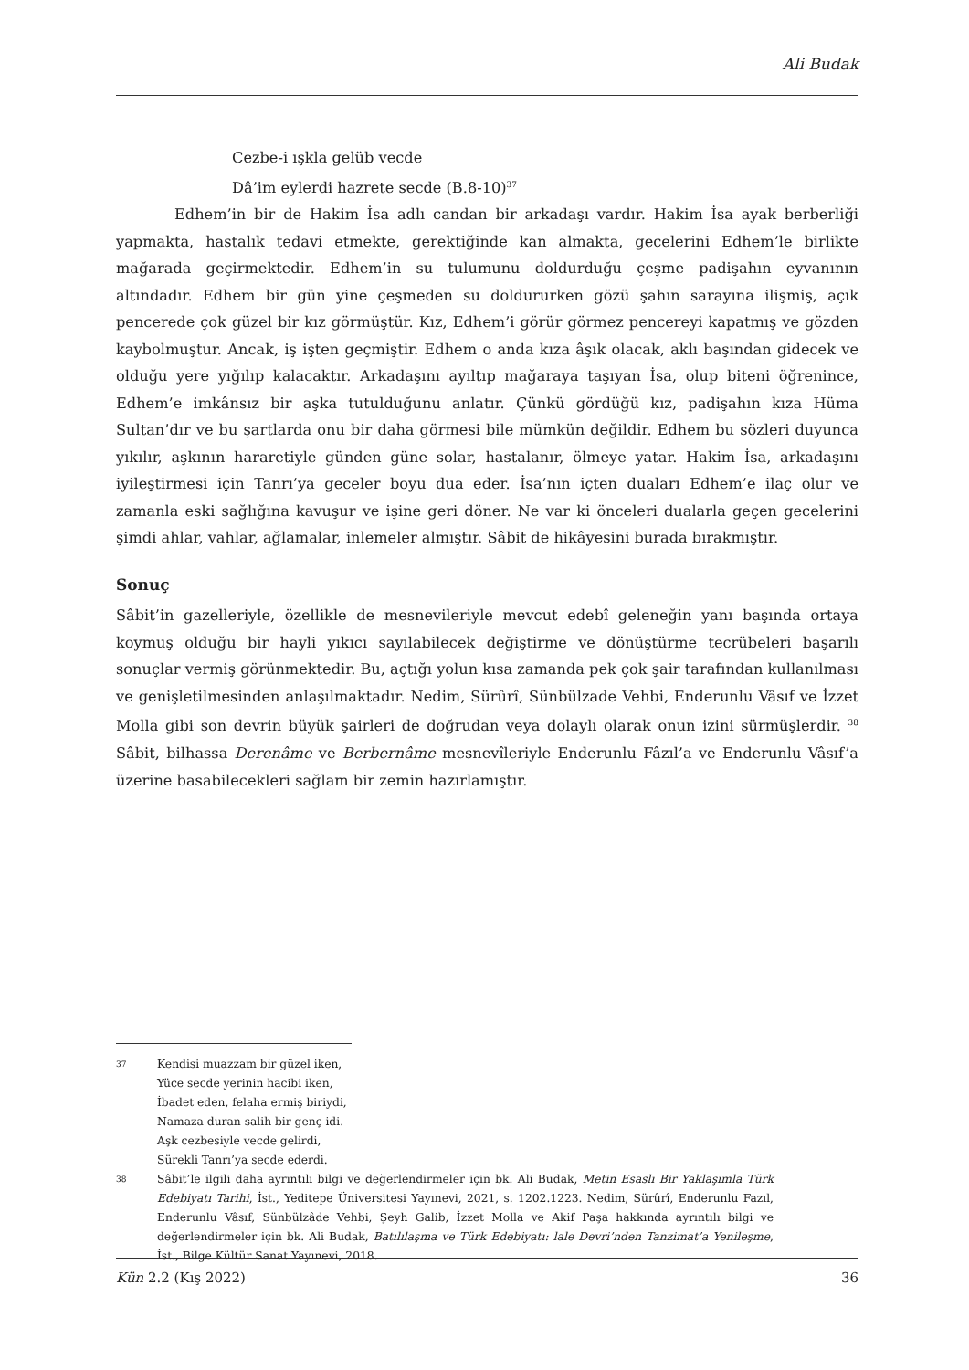Ali Budak
Cezbe-i ışkla gelüb vecde
Dâ’im eylerdi hazrete secde (B.8-10)<sup>37</sup>
Edhem’in bir de Hakim İsa adlı candan bir arkadaşı vardır. Hakim İsa ayak berberliği yapmakta, hastalık tedavi etmekte, gerektiğinde kan almakta, gecelerini Edhem’le birlikte mağarada geçirmektedir. Edhem’in su tulumunu doldurduğu çeşme padişahın eyvanının altındadır. Edhem bir gün yine çeşmeden su doldururken gözü şahın sarayına ilişmiş, açık pencerede çok güzel bir kız görmüştür. Kız, Edhem’i görür görmez pencereyi kapatmış ve gözden kaybolmuştur. Ancak, iş işten geçmiştir. Edhem o anda kıza âşık olacak, aklı başından gidecek ve olduğu yere yığılıp kalacaktır. Arkadaşını ayıltıp mağaraya taşıyan İsa, olup biteni öğrenince, Edhem’e imkânsız bir aşka tutulduğunu anlatır. Çünkü gördüğü kız, padişahın kıza Hüma Sultan’dır ve bu şartlarda onu bir daha görmesi bile mümkün değildir. Edhem bu sözleri duyunca yıkılır, aşkının hararetiyle günden güne solar, hastalanır, ölmeye yatar. Hakim İsa, arkadaşını iyileştirmesi için Tanrı’ya geceler boyu dua eder. İsa’nın içten duaları Edhem’e ilaç olur ve zamanla eski sağlığına kavuşur ve işine geri döner. Ne var ki önceleri dualarla geçen gecelerini şimdi ahlar, vahlar, ağlamalar, inlemeler almıştır. Sâbit de hikâyesini burada bırakmıştır.
Sonuç
Sâbit’in gazelleriyle, özellikle de mesnevileriyle mevcut edebî geleneğin yanı başında ortaya koymuş olduğu bir hayli yıkıcı sayılabilecek değiştirme ve dönüştürme tecrübeleri başarılı sonuçlar vermiş görünmektedir. Bu, açtığı yolun kısa zamanda pek çok şair tarafından kullanılması ve genişletilmesinden anlaşılmaktadır. Nedim, Sürûrî, Sünbülzade Vehbi, Enderunlu Vâsıf ve İzzet Molla gibi son devrin büyük şairleri de doğrudan veya dolaylı olarak onun izini sürmüşlerdir. <sup>38</sup> Sâbit, bilhassa Derenâme ve Berbernâme mesnevîleriyle Enderunlu Fâzıl’a ve Enderunlu Vâsıf’a üzerine basabilecekleri sağlam bir zemin hazırlamıştır.
37
Kendisi muazzam bir güzel iken,
Yüce secde yerinin hacibi iken,
İbadet eden, felaha ermiş biriydi,
Namaza duran salih bir genç idi.
Aşk cezbesiyle vecde gelirdi,
Sürekli Tanrı’ya secde ederdi.
38
Sâbit’le ilgili daha ayrıntılı bilgi ve değerlendirmeler için bk. Ali Budak, Metin Esaslı Bir Yaklaşımla Türk Edebiyatı Tarihi, İst., Yeditepe Üniversitesi Yayınevi, 2021, s. 1202.1223. Nedim, Sürûrî, Enderunlu Fazıl, Enderunlu Vâsıf, Sünbülzâde Vehbi, Şeyh Galib, İzzet Molla ve Akif Paşa hakkında ayrıntılı bilgi ve değerlendirmeler için bk. Ali Budak, Batılılaşma ve Türk Edebiyatı: lale Devri’nden Tanzimat’a Yenileşme, İst., Bilge Kültür Sanat Yayınevi, 2018.
Kün 2.2 (Kış 2022) 36